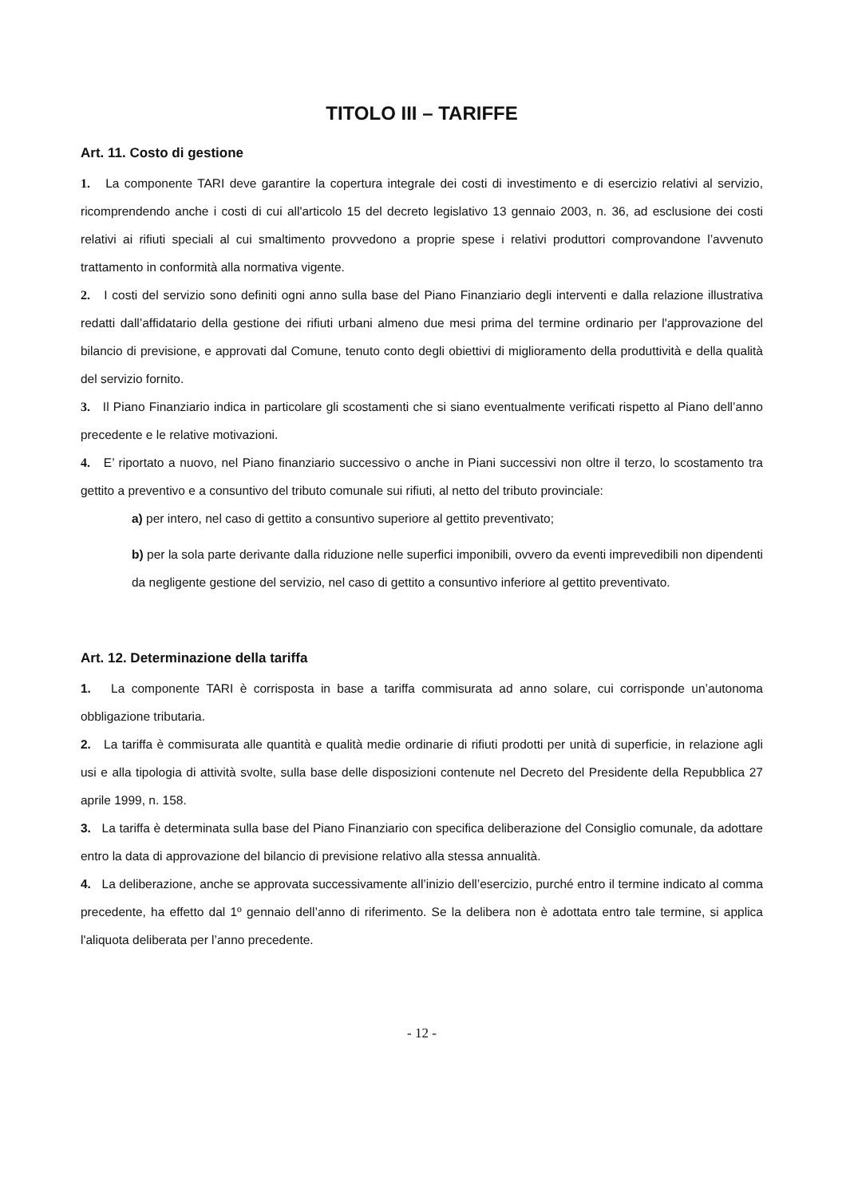TITOLO III – TARIFFE
Art. 11. Costo di gestione
1. La componente TARI deve garantire la copertura integrale dei costi di investimento e di esercizio relativi al servizio, ricomprendendo anche i costi di cui all'articolo 15 del decreto legislativo 13 gennaio 2003, n. 36, ad esclusione dei costi relativi ai rifiuti speciali al cui smaltimento provvedono a proprie spese i relativi produttori comprovandone l’avvenuto trattamento in conformità alla normativa vigente.
2. I costi del servizio sono definiti ogni anno sulla base del Piano Finanziario degli interventi e dalla relazione illustrativa redatti dall’affidatario della gestione dei rifiuti urbani almeno due mesi prima del termine ordinario per l'approvazione del bilancio di previsione, e approvati dal Comune, tenuto conto degli obiettivi di miglioramento della produttività e della qualità del servizio fornito.
3. Il Piano Finanziario indica in particolare gli scostamenti che si siano eventualmente verificati rispetto al Piano dell’anno precedente e le relative motivazioni.
4. E’ riportato a nuovo, nel Piano finanziario successivo o anche in Piani successivi non oltre il terzo, lo scostamento tra gettito a preventivo e a consuntivo del tributo comunale sui rifiuti, al netto del tributo provinciale:
a) per intero, nel caso di gettito a consuntivo superiore al gettito preventivato;
b) per la sola parte derivante dalla riduzione nelle superfici imponibili, ovvero da eventi imprevedibili non dipendenti da negligente gestione del servizio, nel caso di gettito a consuntivo inferiore al gettito preventivato.
Art. 12. Determinazione della tariffa
1. La componente TARI è corrisposta in base a tariffa commisurata ad anno solare, cui corrisponde un’autonoma obbligazione tributaria.
2. La tariffa è commisurata alle quantità e qualità medie ordinarie di rifiuti prodotti per unità di superficie, in relazione agli usi e alla tipologia di attività svolte, sulla base delle disposizioni contenute nel Decreto del Presidente della Repubblica 27 aprile 1999, n. 158.
3. La tariffa è determinata sulla base del Piano Finanziario con specifica deliberazione del Consiglio comunale, da adottare entro la data di approvazione del bilancio di previsione relativo alla stessa annualità.
4. La deliberazione, anche se approvata successivamente all’inizio dell’esercizio, purché entro il termine indicato al comma precedente, ha effetto dal 1º gennaio dell’anno di riferimento. Se la delibera non è adottata entro tale termine, si applica l'aliquota deliberata per l’anno precedente.
- 12 -